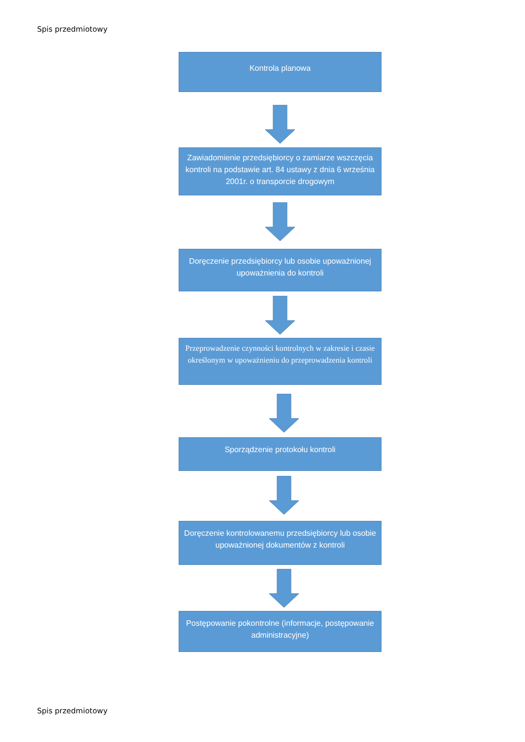Spis przedmiotowy
Kontrola planowa
Zawiadomienie przedsiębiorcy o zamiarze wszczęcia kontroli na podstawie art. 84 ustawy z dnia 6 września 2001r. o transporcie drogowym
Doręczenie przedsiębiorcy lub osobie upoważnionej upoważnienia do kontroli
Przeprowadzenie czynności kontrolnych w zakresie i czasie określonym w upoważnieniu do przeprowadzenia kontroli
Sporządzenie protokołu kontroli
Doręczenie kontrolowanemu przedsiębiorcy lub osobie upoważnionej dokumentów z kontroli
Postępowanie pokontrolne (informacje, postępowanie administracyjne)
Spis przedmiotowy